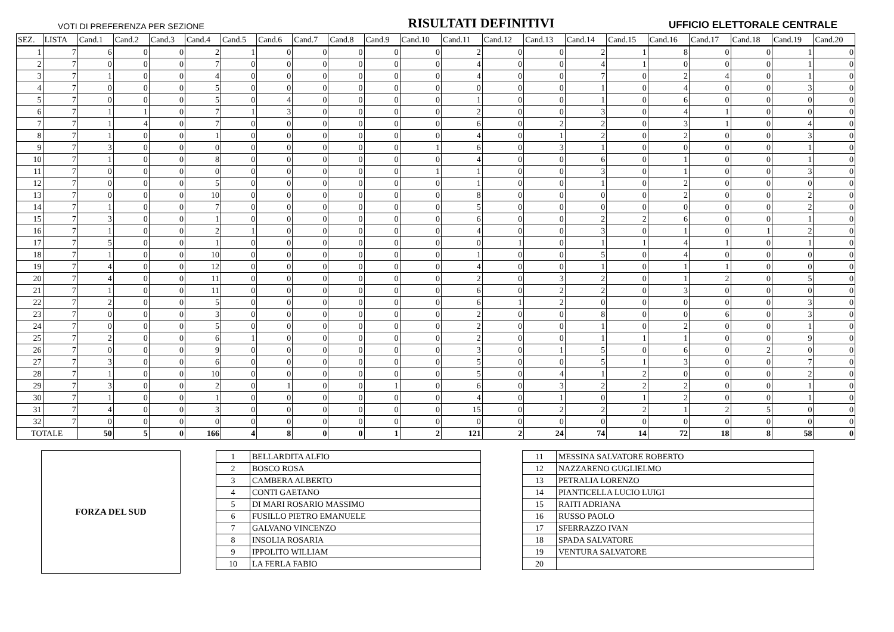VOTI DI PREFERENZA PER SEZIONE RISULTATI DEFINITIVI UFFICIO ELETTORALE CENTRALE
| SEZ. | LISTA | Cand.1 | Cand.2 | Cand.3 | Cand.4 | Cand.5 | Cand.6 | Cand.7 | Cand.8 | Cand.9 | Cand.10 | Cand.11 | Cand.12 | Cand.13 | Cand.14 | Cand.15 | Cand.16 | Cand.17 | Cand.18 | Cand.19 | Cand.20 |
| --- | --- | --- | --- | --- | --- | --- | --- | --- | --- | --- | --- | --- | --- | --- | --- | --- | --- | --- | --- | --- | --- |
| 1 | 7 | 6 | 0 | 0 | 2 | 1 | 0 | 0 | 0 | 0 | 0 | 2 | 0 | 0 | 2 | 1 | 8 | 0 | 0 | 1 | 0 |
| 2 | 7 | 0 | 0 | 0 | 7 | 0 | 0 | 0 | 0 | 0 | 0 | 4 | 0 | 0 | 4 | 1 | 0 | 0 | 0 | 1 | 0 |
| 3 | 7 | 1 | 0 | 0 | 4 | 0 | 0 | 0 | 0 | 0 | 0 | 4 | 0 | 0 | 7 | 0 | 2 | 4 | 0 | 1 | 0 |
| 4 | 7 | 0 | 0 | 0 | 5 | 0 | 0 | 0 | 0 | 0 | 0 | 0 | 0 | 0 | 1 | 0 | 4 | 0 | 0 | 3 | 0 |
| 5 | 7 | 0 | 0 | 0 | 5 | 0 | 4 | 0 | 0 | 0 | 0 | 1 | 0 | 0 | 1 | 0 | 6 | 0 | 0 | 0 | 0 |
| 6 | 7 | 1 | 1 | 0 | 7 | 1 | 3 | 0 | 0 | 0 | 0 | 2 | 0 | 0 | 3 | 0 | 4 | 1 | 0 | 0 | 0 |
| 7 | 7 | 1 | 4 | 0 | 7 | 0 | 0 | 0 | 0 | 0 | 0 | 6 | 0 | 2 | 2 | 0 | 3 | 1 | 0 | 4 | 0 |
| 8 | 7 | 1 | 0 | 0 | 1 | 0 | 0 | 0 | 0 | 0 | 0 | 4 | 0 | 1 | 2 | 0 | 2 | 0 | 0 | 3 | 0 |
| 9 | 7 | 3 | 0 | 0 | 0 | 0 | 0 | 0 | 0 | 0 | 1 | 6 | 0 | 3 | 1 | 0 | 0 | 0 | 0 | 1 | 0 |
| 10 | 7 | 1 | 0 | 0 | 8 | 0 | 0 | 0 | 0 | 0 | 0 | 4 | 0 | 0 | 6 | 0 | 1 | 0 | 0 | 1 | 0 |
| 11 | 7 | 0 | 0 | 0 | 0 | 0 | 0 | 0 | 0 | 0 | 1 | 1 | 0 | 0 | 3 | 0 | 1 | 0 | 0 | 3 | 0 |
| 12 | 7 | 0 | 0 | 0 | 5 | 0 | 0 | 0 | 0 | 0 | 0 | 1 | 0 | 0 | 1 | 0 | 2 | 0 | 0 | 0 | 0 |
| 13 | 7 | 0 | 0 | 0 | 10 | 0 | 0 | 0 | 0 | 0 | 0 | 8 | 0 | 0 | 0 | 0 | 2 | 0 | 0 | 2 | 0 |
| 14 | 7 | 1 | 0 | 0 | 7 | 0 | 0 | 0 | 0 | 0 | 0 | 5 | 0 | 0 | 0 | 0 | 0 | 0 | 0 | 2 | 0 |
| 15 | 7 | 3 | 0 | 0 | 1 | 0 | 0 | 0 | 0 | 0 | 0 | 6 | 0 | 0 | 2 | 2 | 6 | 0 | 0 | 1 | 0 |
| 16 | 7 | 1 | 0 | 0 | 2 | 1 | 0 | 0 | 0 | 0 | 0 | 4 | 0 | 0 | 3 | 0 | 1 | 0 | 1 | 2 | 0 |
| 17 | 7 | 5 | 0 | 0 | 1 | 0 | 0 | 0 | 0 | 0 | 0 | 0 | 1 | 0 | 1 | 1 | 4 | 1 | 0 | 1 | 0 |
| 18 | 7 | 1 | 0 | 0 | 10 | 0 | 0 | 0 | 0 | 0 | 0 | 1 | 0 | 0 | 5 | 0 | 4 | 0 | 0 | 0 | 0 |
| 19 | 7 | 4 | 0 | 0 | 12 | 0 | 0 | 0 | 0 | 0 | 0 | 4 | 0 | 0 | 1 | 0 | 1 | 1 | 0 | 0 | 0 |
| 20 | 7 | 4 | 0 | 0 | 11 | 0 | 0 | 0 | 0 | 0 | 0 | 2 | 0 | 3 | 2 | 0 | 1 | 2 | 0 | 5 | 0 |
| 21 | 7 | 1 | 0 | 0 | 11 | 0 | 0 | 0 | 0 | 0 | 0 | 6 | 0 | 2 | 2 | 0 | 3 | 0 | 0 | 0 | 0 |
| 22 | 7 | 2 | 0 | 0 | 5 | 0 | 0 | 0 | 0 | 0 | 0 | 6 | 1 | 2 | 0 | 0 | 0 | 0 | 0 | 3 | 0 |
| 23 | 7 | 0 | 0 | 0 | 3 | 0 | 0 | 0 | 0 | 0 | 0 | 2 | 0 | 0 | 8 | 0 | 0 | 6 | 0 | 3 | 0 |
| 24 | 7 | 0 | 0 | 0 | 5 | 0 | 0 | 0 | 0 | 0 | 0 | 2 | 0 | 0 | 1 | 0 | 2 | 0 | 0 | 1 | 0 |
| 25 | 7 | 2 | 0 | 0 | 6 | 1 | 0 | 0 | 0 | 0 | 0 | 2 | 0 | 0 | 1 | 1 | 1 | 0 | 0 | 9 | 0 |
| 26 | 7 | 0 | 0 | 0 | 9 | 0 | 0 | 0 | 0 | 0 | 0 | 3 | 0 | 1 | 5 | 0 | 6 | 0 | 2 | 0 | 0 |
| 27 | 7 | 3 | 0 | 0 | 6 | 0 | 0 | 0 | 0 | 0 | 0 | 5 | 0 | 0 | 5 | 1 | 3 | 0 | 0 | 7 | 0 |
| 28 | 7 | 1 | 0 | 0 | 10 | 0 | 0 | 0 | 0 | 0 | 0 | 5 | 0 | 4 | 1 | 2 | 0 | 0 | 0 | 2 | 0 |
| 29 | 7 | 3 | 0 | 0 | 2 | 0 | 1 | 0 | 0 | 1 | 0 | 6 | 0 | 3 | 2 | 2 | 2 | 0 | 0 | 1 | 0 |
| 30 | 7 | 1 | 0 | 0 | 1 | 0 | 0 | 0 | 0 | 0 | 0 | 4 | 0 | 1 | 0 | 1 | 2 | 0 | 0 | 1 | 0 |
| 31 | 7 | 4 | 0 | 0 | 3 | 0 | 0 | 0 | 0 | 0 | 0 | 15 | 0 | 2 | 2 | 2 | 1 | 2 | 5 | 0 | 0 |
| 32 | 7 | 0 | 0 | 0 | 0 | 0 | 0 | 0 | 0 | 0 | 0 | 0 | 0 | 0 | 0 | 0 | 0 | 0 | 0 | 0 | 0 |
| TOTALE | | 50 | 5 | 0 | 166 | 4 | 8 | 0 | 0 | 1 | 2 | 121 | 2 | 24 | 74 | 14 | 72 | 18 | 8 | 58 | 0 |
FORZA DEL SUD
| 1 | BELLARDITA ALFIO |
| 2 | BOSCO ROSA |
| 3 | CAMBERA ALBERTO |
| 4 | CONTI GAETANO |
| 5 | DI MARI ROSARIO MASSIMO |
| 6 | FUSILLO PIETRO EMANUELE |
| 7 | GALVANO VINCENZO |
| 8 | INSOLIA ROSARIA |
| 9 | IPPOLITO WILLIAM |
| 10 | LA FERLA FABIO |
| 11 | MESSINA SALVATORE ROBERTO |
| 12 | NAZZARENO GUGLIELMO |
| 13 | PETRALIA LORENZO |
| 14 | PIANTICELLA LUCIO LUIGI |
| 15 | RAITI ADRIANA |
| 16 | RUSSO PAOLO |
| 17 | SFERRAZZO IVAN |
| 18 | SPADA SALVATORE |
| 19 | VENTURA SALVATORE |
| 20 | |